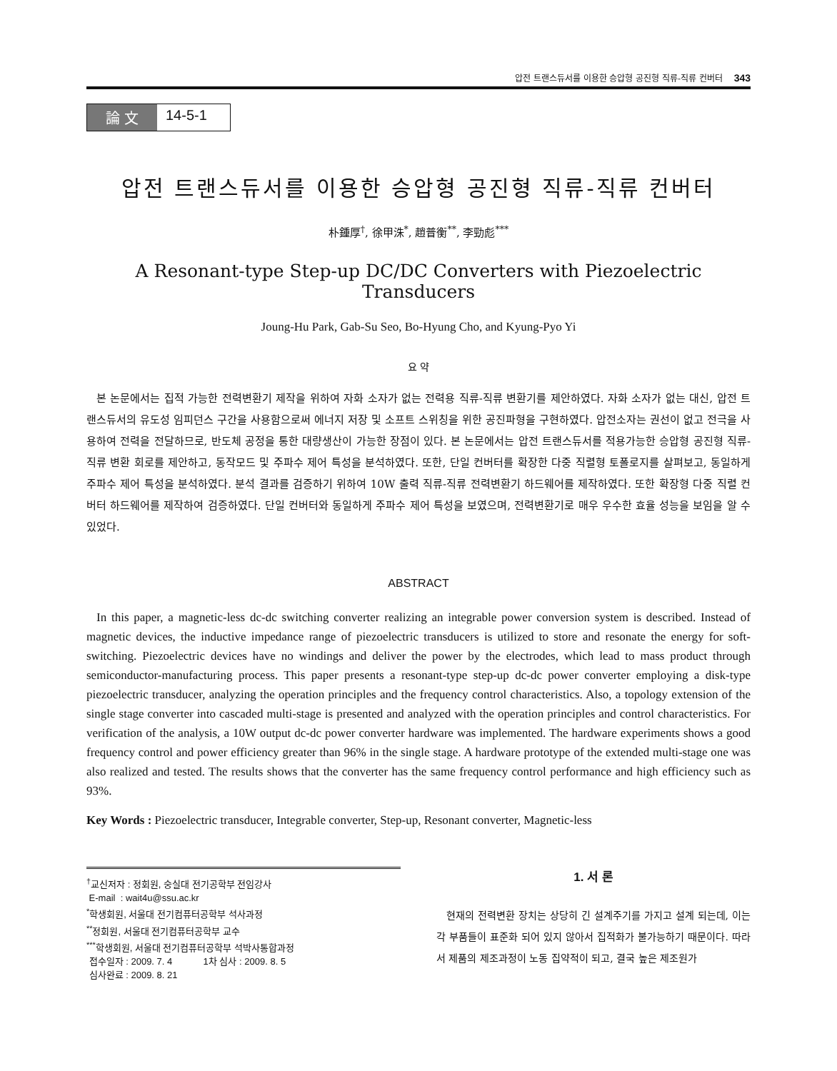압전 트랜스듀서를 이용한 승압형 공진형 직류-직류 컨버터 343
論 文 14-5-1
압전 트랜스듀서를 이용한 승압형 공진형 직류-직류 컨버터
朴鍾厚<sup>†</sup>, 徐甲洙<sup>*</sup>, 趙普衡<sup>**</sup>, 李勁彪<sup>***</sup>
A Resonant-type Step-up DC/DC Converters with Piezoelectric Transducers
Joung-Hu Park, Gab-Su Seo, Bo-Hyung Cho, and Kyung-Pyo Yi
요 약
본 논문에서는 집적 가능한 전력변환기 제작을 위하여 자화 소자가 없는 전력용 직류-직류 변환기를 제안하였다. 자화 소자가 없는 대신, 압전 트랜스듀서의 유도성 임피던스 구간을 사용함으로써 에너지 저장 및 소프트 스위칭을 위한 공진파형을 구현하였다. 압전소자는 권선이 없고 전극을 사용하여 전력을 전달하므로, 반도체 공정을 통한 대량생산이 가능한 장점이 있다. 본 논문에서는 압전 트랜스듀서를 적용가능한 승압형 공진형 직류-직류 변환 회로를 제안하고, 동작모드 및 주파수 제어 특성을 분석하였다. 또한, 단일 컨버터를 확장한 다중 직렬형 토폴로지를 살펴보고, 동일하게 주파수 제어 특성을 분석하였다. 분석 결과를 검증하기 위하여 10W 출력 직류-직류 전력변환기 하드웨어를 제작하였다. 또한 확장형 다중 직렬 컨버터 하드웨어를 제작하여 검증하였다. 단일 컨버터와 동일하게 주파수 제어 특성을 보였으며, 전력변환기로 매우 우수한 효율 성능을 보임을 알 수 있었다.
ABSTRACT
In this paper, a magnetic-less dc-dc switching converter realizing an integrable power conversion system is described. Instead of magnetic devices, the inductive impedance range of piezoelectric transducers is utilized to store and resonate the energy for soft-switching. Piezoelectric devices have no windings and deliver the power by the electrodes, which lead to mass product through semiconductor-manufacturing process. This paper presents a resonant-type step-up dc-dc power converter employing a disk-type piezoelectric transducer, analyzing the operation principles and the frequency control characteristics. Also, a topology extension of the single stage converter into cascaded multi-stage is presented and analyzed with the operation principles and control characteristics. For verification of the analysis, a 10W output dc-dc power converter hardware was implemented. The hardware experiments shows a good frequency control and power efficiency greater than 96% in the single stage. A hardware prototype of the extended multi-stage one was also realized and tested. The results shows that the converter has the same frequency control performance and high efficiency such as 93%.
Key Words : Piezoelectric transducer, Integrable converter, Step-up, Resonant converter, Magnetic-less
<sup>†</sup> 교신저자 : 정회원, 숭실대 전기공학부 전임강사
E-mail : wait4u@ssu.ac.kr
<sup>*</sup> 학생회원, 서울대 전기컴퓨터공학부 석사과정
<sup>**</sup> 정회원, 서울대 전기컴퓨터공학부 교수
<sup>***</sup> 학생회원, 서울대 전기컴퓨터공학부 석박사통합과정
접수일자 : 2009. 7. 4 1차 심사 : 2009. 8. 5
심사완료 : 2009. 8. 21
1. 서 론
현재의 전력변환 장치는 상당히 긴 설계주기를 가지고 설계 되는데, 이는 각 부품들이 표준화 되어 있지 않아서 집적화가 불가능하기 때문이다. 따라서 제품의 제조과정이 노동 집약적이 되고, 결국 높은 제조원가